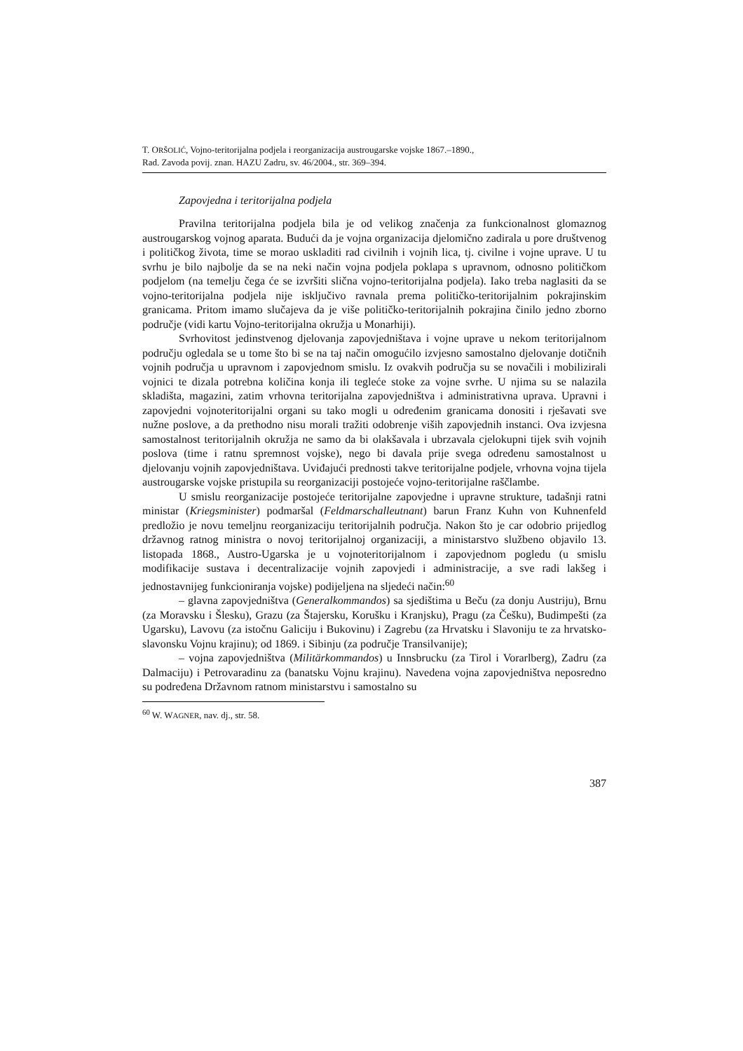T. ORŠOLIĆ, Vojno-teritorijalna podjela i reorganizacija austrougarske vojske 1867.–1890.,
Rad. Zavoda povij. znan. HAZU Zadru, sv. 46/2004., str. 369–394.
Zapovjedna i teritorijalna podjela
Pravilna teritorijalna podjela bila je od velikog značenja za funkcionalnost glomaznog austrougarskog vojnog aparata. Budući da je vojna organizacija djelomično zadirala u pore društvenog i političkog života, time se morao uskladiti rad civilnih i vojnih lica, tj. civilne i vojne uprave. U tu svrhu je bilo najbolje da se na neki način vojna podjela poklapa s upravnom, odnosno političkom podjelom (na temelju čega će se izvršiti slična vojno-teritorijalna podjela). Iako treba naglasiti da se vojno-teritorijalna podjela nije isključivo ravnala prema političko-teritorijalnim pokrajinskim granicama. Pritom imamo slučajeva da je više političko-teritorijalnih pokrajina činilo jedno zborno područje (vidi kartu Vojno-teritorijalna okružja u Monarhiji).
Svrhovitost jedinstvenog djelovanja zapovjedništava i vojne uprave u nekom teritorijalnom području ogledala se u tome što bi se na taj način omogućilo izvjesno samostalno djelovanje dotičnih vojnih područja u upravnom i zapovjednom smislu. Iz ovakvih područja su se novačili i mobilizirali vojnici te dizala potrebna količina konja ili tegleće stoke za vojne svrhe. U njima su se nalazila skladišta, magazini, zatim vrhovna teritorijalna zapovjedništva i administrativna uprava. Upravni i zapovjedni vojnoteritorijalni organi su tako mogli u određenim granicama donositi i rješavati sve nužne poslove, a da prethodno nisu morali tražiti odobrenje viših zapovjednih instanci. Ova izvjesna samostalnost teritorijalnih okružja ne samo da bi olakšavala i ubrzavala cjelokupni tijek svih vojnih poslova (time i ratnu spremnost vojske), nego bi davala prije svega određenu samostalnost u djelovanju vojnih zapovjedništava. Uviđajući prednosti takve teritorijalne podjele, vrhovna vojna tijela austrougarske vojske pristupila su reorganizaciji postojeće vojno-teritorijalne raščlambe.
U smislu reorganizacije postojeće teritorijalne zapovjedne i upravne strukture, tadašnji ratni ministar (Kriegsminister) podmaršal (Feldmarschalleutnant) barun Franz Kuhn von Kuhnenfeld predložio je novu temeljnu reorganizaciju teritorijalnih područja. Nakon što je car odobrio prijedlog državnog ratnog ministra o novoj teritorijalnoj organizaciji, a ministarstvo službeno objavilo 13. listopada 1868., Austro-Ugarska je u vojnoteritorijalnom i zapovjednom pogledu (u smislu modifikacije sustava i decentralizacije vojnih zapovjedi i administracije, a sve radi lakšeg i jednostavnijeg funkcioniranja vojske) podijeljena na sljedeći način:<sup>60</sup>
– glavna zapovjedništva (Generalkommandos) sa sjedištima u Beču (za donju Austriju), Brnu (za Moravsku i Šlesku), Grazu (za Štajersku, Korušku i Kranjsku), Pragu (za Češku), Budimpešti (za Ugarsku), Lavovu (za istočnu Galiciju i Bukovinu) i Zagrebu (za Hrvatsku i Slavoniju te za hrvatsko-slavonsku Vojnu krajinu); od 1869. i Sibinju (za područje Transilvanije);
– vojna zapovjedništva (Militärkommandos) u Innsbrucku (za Tirol i Vorarlberg), Zadru (za Dalmaciju) i Petrovaradinu za (banatsku Vojnu krajinu). Navedena vojna zapovjedništva neposredno su podređena Državnom ratnom ministarstvu i samostalno su
<sup>60</sup> W. WAGNER, nav. dj., str. 58.
387